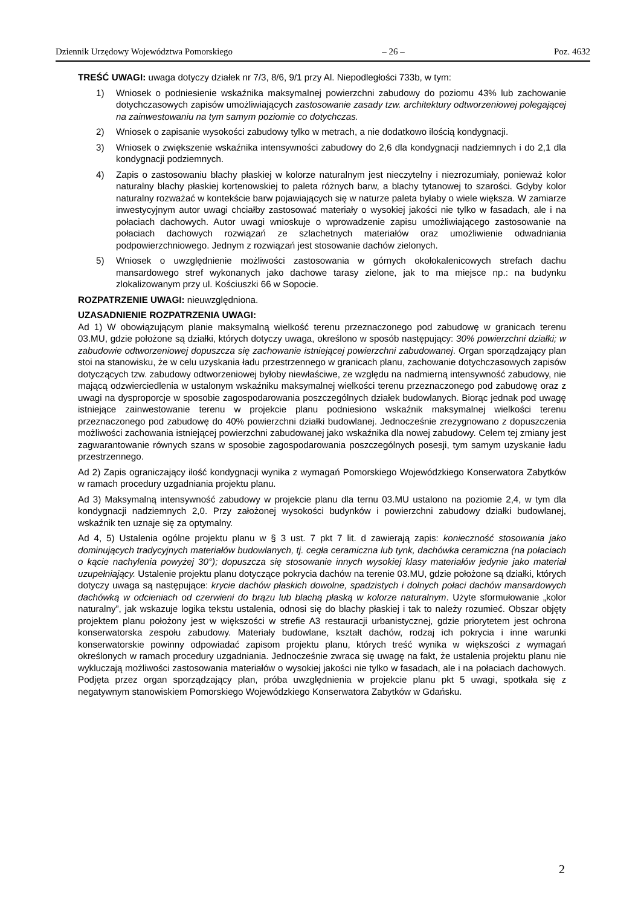Dziennik Urzędowy Województwa Pomorskiego – 26 – Poz. 4632
TREŚĆ UWAGI: uwaga dotyczy działek nr 7/3, 8/6, 9/1 przy Al. Niepodległości 733b, w tym:
1) Wniosek o podniesienie wskaźnika maksymalnej powierzchni zabudowy do poziomu 43% lub zachowanie dotychczasowych zapisów umożliwiających zastosowanie zasady tzw. architektury odtworzeniowej polegającej na zainwestowaniu na tym samym poziomie co dotychczas.
2) Wniosek o zapisanie wysokości zabudowy tylko w metrach, a nie dodatkowo ilością kondygnacji.
3) Wniosek o zwiększenie wskaźnika intensywności zabudowy do 2,6 dla kondygnacji nadziemnych i do 2,1 dla kondygnacji podziemnych.
4) Zapis o zastosowaniu blachy płaskiej w kolorze naturalnym jest nieczytelny i niezrozumiały, ponieważ kolor naturalny blachy płaskiej kortenowskiej to paleta różnych barw, a blachy tytanowej to szarości. Gdyby kolor naturalny rozważać w kontekście barw pojawiających się w naturze paleta byłaby o wiele większa. W zamiarze inwestycyjnym autor uwagi chciałby zastosować materiały o wysokiej jakości nie tylko w fasadach, ale i na połaciach dachowych. Autor uwagi wnioskuje o wprowadzenie zapisu umożliwiającego zastosowanie na połaciach dachowych rozwiązań ze szlachetnych materiałów oraz umożliwienie odwadniania podpowierzchniowego. Jednym z rozwiązań jest stosowanie dachów zielonych.
5) Wniosek o uwzględnienie możliwości zastosowania w górnych okołokalenicowych strefach dachu mansardowego stref wykonanych jako dachowe tarasy zielone, jak to ma miejsce np.: na budynku zlokalizowanym przy ul. Kościuszki 66 w Sopocie.
ROZPATRZENIE UWAGI: nieuwzględniona.
UZASADNIENIE ROZPATRZENIA UWAGI:
Ad 1) W obowiązującym planie maksymalną wielkość terenu przeznaczonego pod zabudowę w granicach terenu 03.MU, gdzie położone są działki, których dotyczy uwaga, określono w sposób następujący: 30% powierzchni działki; w zabudowie odtworzeniowej dopuszcza się zachowanie istniejącej powierzchni zabudowanej. Organ sporządzający plan stoi na stanowisku, że w celu uzyskania ładu przestrzennego w granicach planu, zachowanie dotychczasowych zapisów dotyczących tzw. zabudowy odtworzeniowej byłoby niewłaściwe, ze względu na nadmierną intensywność zabudowy, nie mającą odzwierciedlenia w ustalonym wskaźniku maksymalnej wielkości terenu przeznaczonego pod zabudowę oraz z uwagi na dysproporcje w sposobie zagospodarowania poszczególnych działek budowlanych. Biorąc jednak pod uwagę istniejące zainwestowanie terenu w projekcie planu podniesiono wskaźnik maksymalnej wielkości terenu przeznaczonego pod zabudowę do 40% powierzchni działki budowlanej. Jednocześnie zrezygnowano z dopuszczenia możliwości zachowania istniejącej powierzchni zabudowanej jako wskaźnika dla nowej zabudowy. Celem tej zmiany jest zagwarantowanie równych szans w sposobie zagospodarowania poszczególnych posesji, tym samym uzyskanie ładu przestrzennego.
Ad 2) Zapis ograniczający ilość kondygnacji wynika z wymagań Pomorskiego Wojewódzkiego Konserwatora Zabytków w ramach procedury uzgadniania projektu planu.
Ad 3) Maksymalną intensywność zabudowy w projekcie planu dla ternu 03.MU ustalono na poziomie 2,4, w tym dla kondygnacji nadziemnych 2,0. Przy założonej wysokości budynków i powierzchni zabudowy działki budowlanej, wskaźnik ten uznaje się za optymalny.
Ad 4, 5) Ustalenia ogólne projektu planu w § 3 ust. 7 pkt 7 lit. d zawierają zapis: konieczność stosowania jako dominujących tradycyjnych materiałów budowlanych, tj. cegła ceramiczna lub tynk, dachówka ceramiczna (na połaciach o kącie nachylenia powyżej 30°); dopuszcza się stosowanie innych wysokiej klasy materiałów jedynie jako materiał uzupełniający. Ustalenie projektu planu dotyczące pokrycia dachów na terenie 03.MU, gdzie położone są działki, których dotyczy uwaga są następujące: krycie dachów płaskich dowolne, spadzistych i dolnych połaci dachów mansardowych dachówką w odcieniach od czerwieni do brązu lub blachą płaską w kolorze naturalnym. Użyte sformułowanie „kolor naturalny”, jak wskazuje logika tekstu ustalenia, odnosi się do blachy płaskiej i tak to należy rozumieć. Obszar objęty projektem planu położony jest w większości w strefie A3 restauracji urbanistycznej, gdzie priorytetem jest ochrona konserwatorska zespołu zabudowy. Materiały budowlane, kształt dachów, rodzaj ich pokrycia i inne warunki konserwatorskie powinny odpowiadać zapisom projektu planu, których treść wynika w większości z wymagań określonych w ramach procedury uzgadniania. Jednocześnie zwraca się uwagę na fakt, że ustalenia projektu planu nie wykluczają możliwości zastosowania materiałów o wysokiej jakości nie tylko w fasadach, ale i na połaciach dachowych. Podjęta przez organ sporządzający plan, próba uwzględnienia w projekcie planu pkt 5 uwagi, spotkała się z negatywnym stanowiskiem Pomorskiego Wojewódzkiego Konserwatora Zabytków w Gdańsku.
2